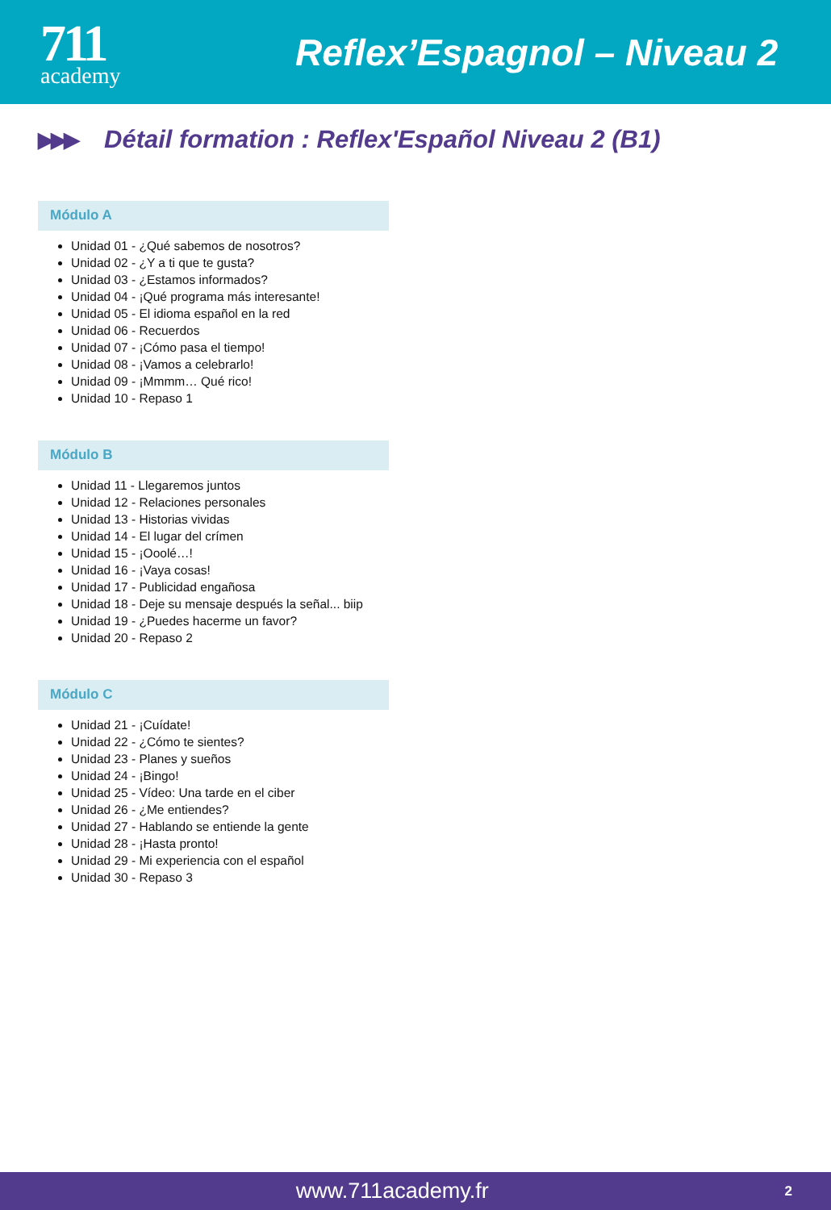711
academy
Reflex’Espagnol – Niveau 2
▶▶▶ Détail formation : Reflex'Español Niveau 2 (B1)
Módulo A
Unidad 01 - ¿Qué sabemos de nosotros?
Unidad 02 - ¿Y a ti que te gusta?
Unidad 03 - ¿Estamos informados?
Unidad 04 - ¡Qué programa más interesante!
Unidad 05 - El idioma español en la red
Unidad 06 - Recuerdos
Unidad 07 - ¡Cómo pasa el tiempo!
Unidad 08 - ¡Vamos a celebrarlo!
Unidad 09 - ¡Mmmm… Qué rico!
Unidad 10 - Repaso 1
Módulo B
Unidad 11 - Llegaremos juntos
Unidad 12 - Relaciones personales
Unidad 13 - Historias vividas
Unidad 14 - El lugar del crímen
Unidad 15 - ¡Ooolé…!
Unidad 16 - ¡Vaya cosas!
Unidad 17 - Publicidad engañosa
Unidad 18 - Deje su mensaje después la señal... biip
Unidad 19 - ¿Puedes hacerme un favor?
Unidad 20 - Repaso 2
Módulo C
Unidad 21 - ¡Cuídate!
Unidad 22 - ¿Cómo te sientes?
Unidad 23 - Planes y sueños
Unidad 24 - ¡Bingo!
Unidad 25 - Vídeo: Una tarde en el ciber
Unidad 26 - ¿Me entiendes?
Unidad 27 - Hablando se entiende la gente
Unidad 28 - ¡Hasta pronto!
Unidad 29 - Mi experiencia con el español
Unidad 30 - Repaso 3
www.711academy.fr
2